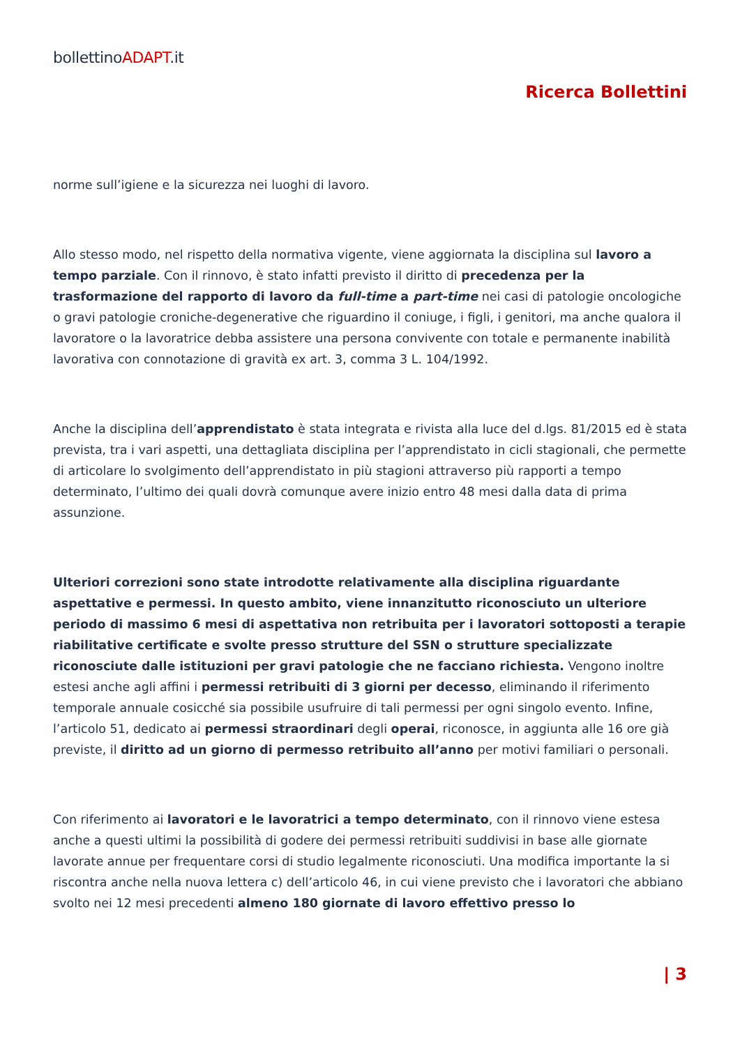bollettinoADAPT.it
Ricerca Bollettini
norme sull’igiene e la sicurezza nei luoghi di lavoro.
Allo stesso modo, nel rispetto della normativa vigente, viene aggiornata la disciplina sul lavoro a tempo parziale. Con il rinnovo, è stato infatti previsto il diritto di precedenza per la trasformazione del rapporto di lavoro da full-time a part-time nei casi di patologie oncologiche o gravi patologie croniche-degenerative che riguardino il coniuge, i figli, i genitori, ma anche qualora il lavoratore o la lavoratrice debba assistere una persona convivente con totale e permanente inabilità lavorativa con connotazione di gravità ex art. 3, comma 3 L. 104/1992.
Anche la disciplina dell’apprendistato è stata integrata e rivista alla luce del d.lgs. 81/2015 ed è stata prevista, tra i vari aspetti, una dettagliata disciplina per l’apprendistato in cicli stagionali, che permette di articolare lo svolgimento dell’apprendistato in più stagioni attraverso più rapporti a tempo determinato, l’ultimo dei quali dovrà comunque avere inizio entro 48 mesi dalla data di prima assunzione.
Ulteriori correzioni sono state introdotte relativamente alla disciplina riguardante aspettative e permessi. In questo ambito, viene innanzitutto riconosciuto un ulteriore periodo di massimo 6 mesi di aspettativa non retribuita per i lavoratori sottoposti a terapie riabilitative certificate e svolte presso strutture del SSN o strutture specializzate riconosciute dalle istituzioni per gravi patologie che ne facciano richiesta. Vengono inoltre estesi anche agli affini i permessi retribuiti di 3 giorni per decesso, eliminando il riferimento temporale annuale cosicché sia possibile usufruire di tali permessi per ogni singolo evento. Infine, l’articolo 51, dedicato ai permessi straordinari degli operai, riconosce, in aggiunta alle 16 ore già previste, il diritto ad un giorno di permesso retribuito all’anno per motivi familiari o personali.
Con riferimento ai lavoratori e le lavoratrici a tempo determinato, con il rinnovo viene estesa anche a questi ultimi la possibilità di godere dei permessi retribuiti suddivisi in base alle giornate lavorate annue per frequentare corsi di studio legalmente riconosciuti. Una modifica importante la si riscontra anche nella nuova lettera c) dell’articolo 46, in cui viene previsto che i lavoratori che abbiano svolto nei 12 mesi precedenti almeno 180 giornate di lavoro effettivo presso lo
| 3